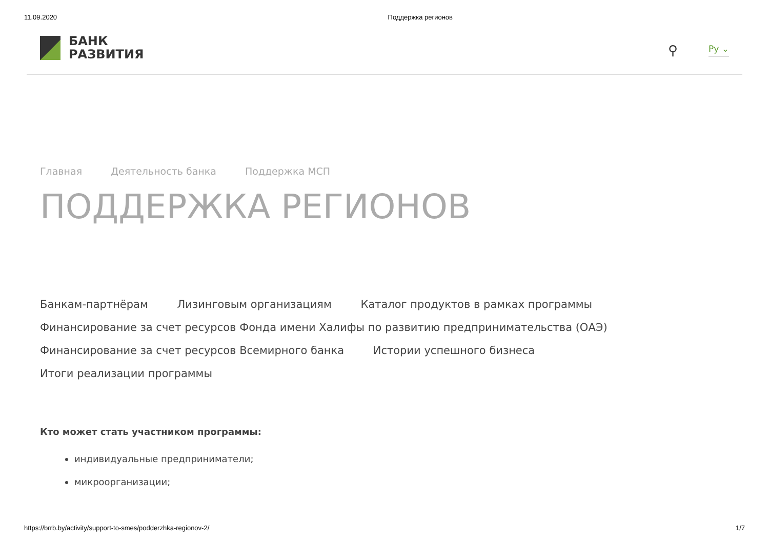11.09.2020 Поддержка регионов
БАНК
РАЗВИТИЯ
⚲ Ру ⌄
Главная Деятельность банка Поддержка МСП
ПОДДЕРЖКА РЕГИОНОВ
Банкам-партнёрам Лизинговым организациям Каталог продуктов в рамках программы
Финансирование за счет ресурсов Фонда имени Халифы по развитию предпринимательства (ОАЭ)
Финансирование за счет ресурсов Всемирного банка Истории успешного бизнеса
Итоги реализации программы
Кто может стать участником программы:
индивидуальные предприниматели;
микроорганизации;
https://brrb.by/activity/support-to-smes/podderzhka-regionov-2/ 1/7